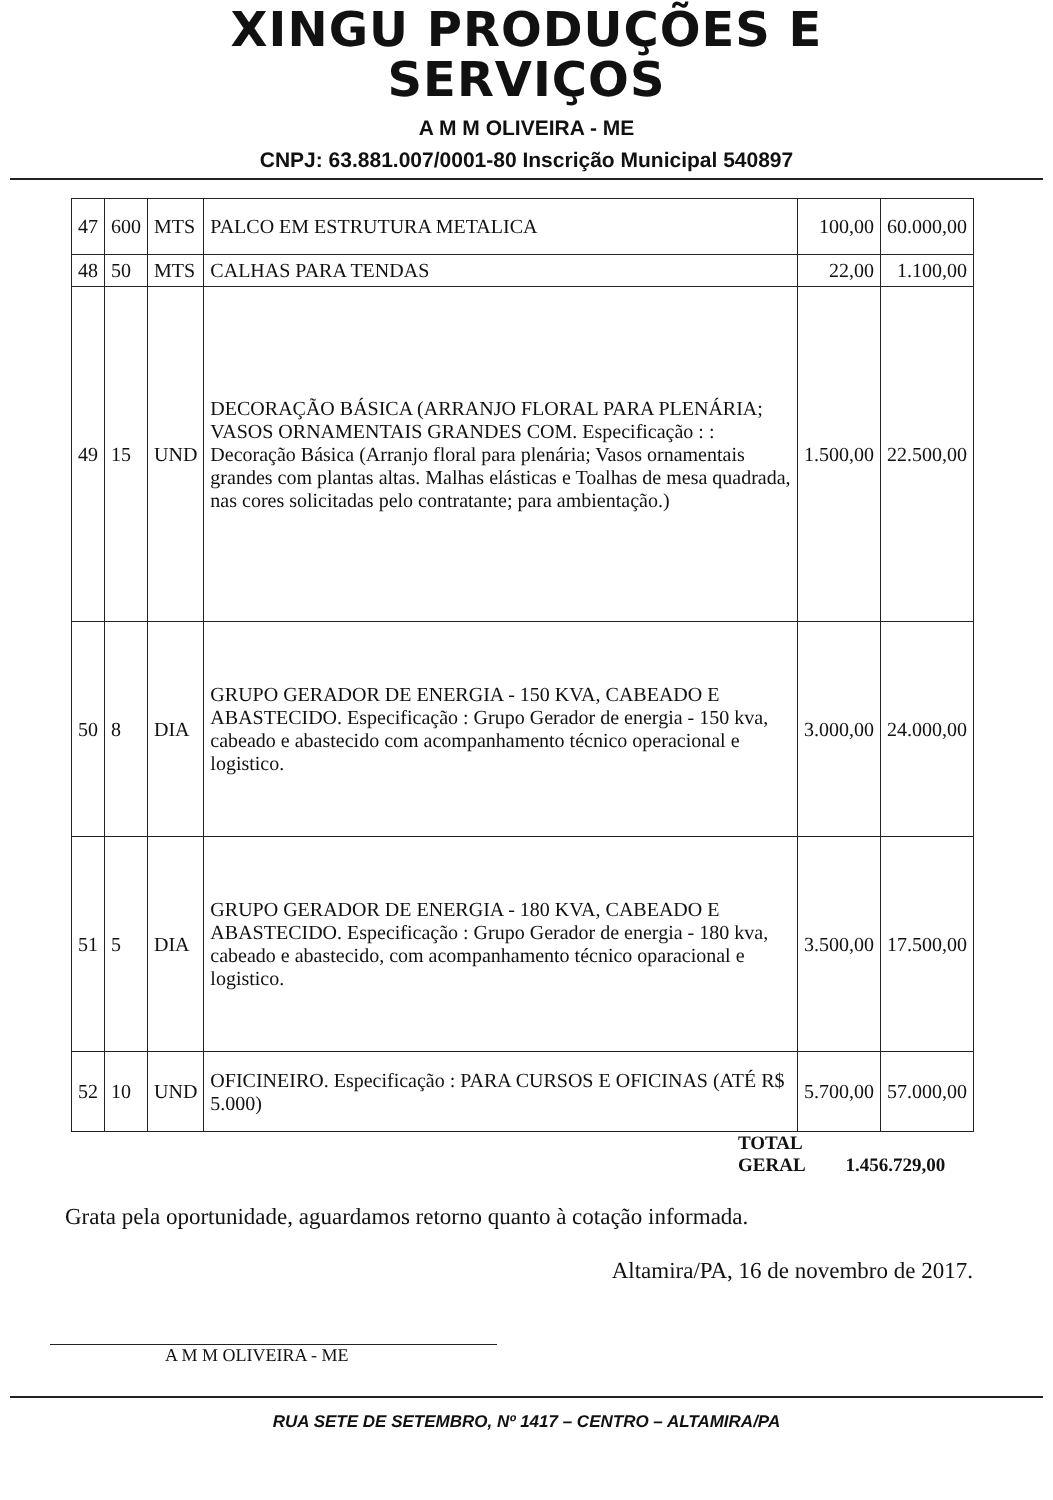XINGU PRODUÇÕES E
SERVIÇOS
A M M OLIVEIRA - ME
CNPJ: 63.881.007/0001-80 Inscrição Municipal 540897
| 47 | 600 | MTS | PALCO EM ESTRUTURA METALICA | 100,00 | 60.000,00 |
| 48 | 50 | MTS | CALHAS PARA TENDAS | 22,00 | 1.100,00 |
| 49 | 15 | UND | DECORAÇÃO BÁSICA (ARRANJO FLORAL PARA PLENÁRIA; VASOS ORNAMENTAIS GRANDES COM. Especificação : : Decoração Básica (Arranjo floral para plenária; Vasos ornamentais grandes com plantas altas. Malhas elásticas e Toalhas de mesa quadrada, nas cores solicitadas pelo contratante; para ambientação.) | 1.500,00 | 22.500,00 |
| 50 | 8 | DIA | GRUPO GERADOR DE ENERGIA - 150 KVA, CABEADO E ABASTECIDO. Especificação : Grupo Gerador de energia - 150 kva, cabeado e abastecido com acompanhamento técnico operacional e logistico. | 3.000,00 | 24.000,00 |
| 51 | 5 | DIA | GRUPO GERADOR DE ENERGIA - 180 KVA, CABEADO E ABASTECIDO. Especificação : Grupo Gerador de energia - 180 kva, cabeado e abastecido, com acompanhamento técnico oparacional e logistico. | 3.500,00 | 17.500,00 |
| 52 | 10 | UND | OFICINEIRO. Especificação : PARA CURSOS E OFICINAS (ATÉ R$ 5.000) | 5.700,00 | 57.000,00 |
TOTAL
GERAL
1.456.729,00
Grata pela oportunidade, aguardamos retorno quanto à cotação informada.
Altamira/PA, 16 de novembro de 2017.
A M M OLIVEIRA - ME
RUA SETE DE SETEMBRO, Nº 1417 – CENTRO – ALTAMIRA/PA